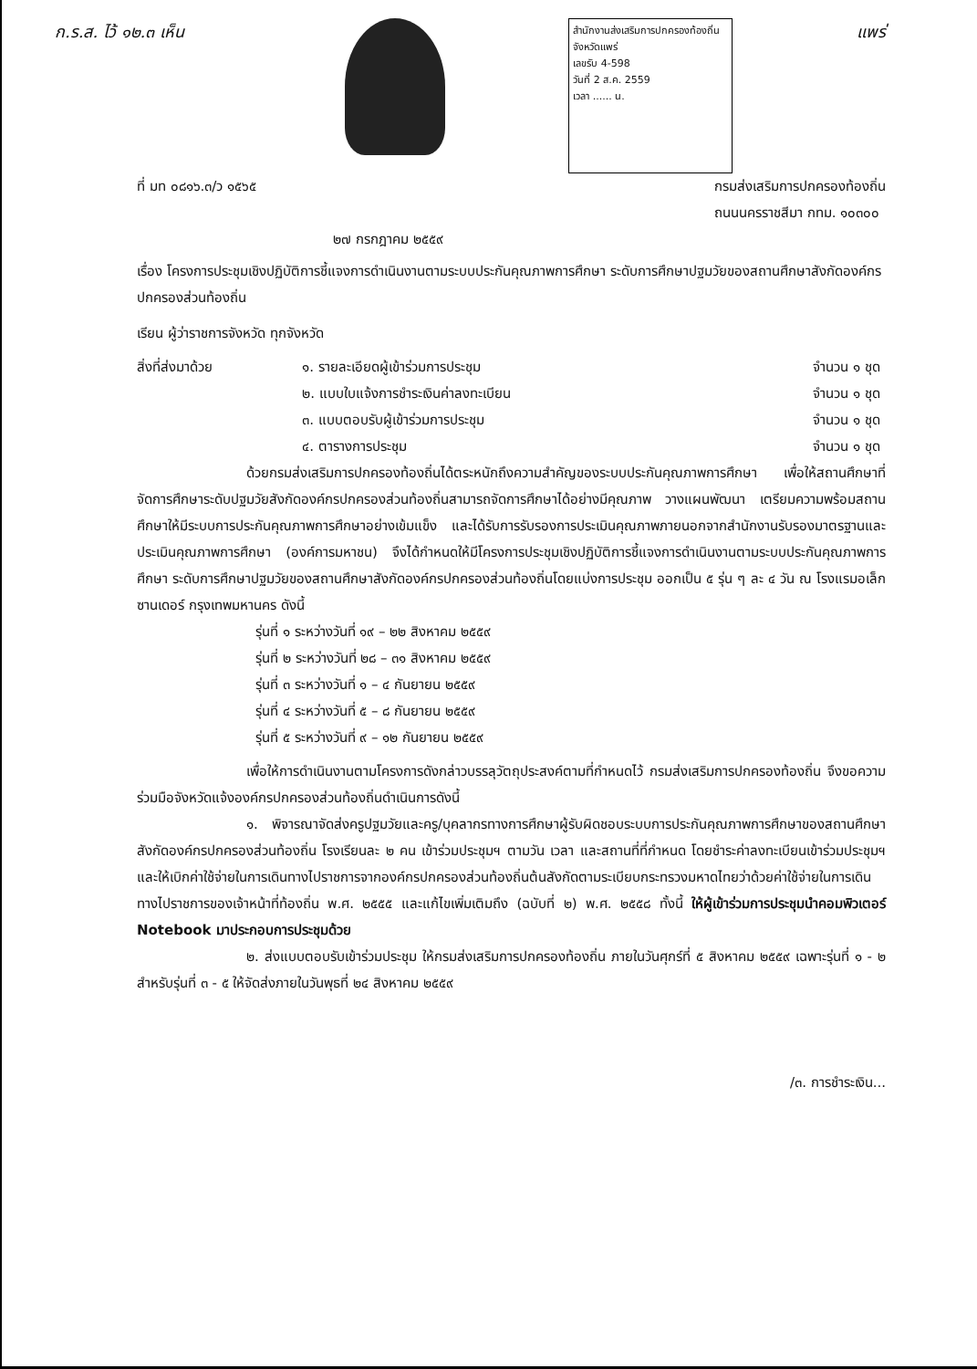ก.ร.ส. ไว้ ๑๒.๓ เห็น
สำนักงานส่งเสริมการปกครองท้องถิ่นจังหวัดแพร่
เลขรับ 4-598
วันที่ 2 ส.ค. 2559
เวลา ...... น.
แพร่
ที่ มท ๐๘๑๖.๓/ว ๑๕๖๕ กรมส่งเสริมการปกครองท้องถิ่น
ถนนนครราชสีมา กทม. ๑๐๓๐๐
๒๗ กรกฎาคม ๒๕๕๙
เรื่อง โครงการประชุมเชิงปฏิบัติการชี้แจงการดำเนินงานตามระบบประกันคุณภาพการศึกษา ระดับการศึกษาปฐมวัยของสถานศึกษาสังกัดองค์กรปกครองส่วนท้องถิ่น
เรียน ผู้ว่าราชการจังหวัด ทุกจังหวัด
| สิ่งที่ส่งมาด้วย | ๑. รายละเอียดผู้เข้าร่วมการประชุม | จำนวน ๑ ชุด |
| | ๒. แบบใบแจ้งการชำระเงินค่าลงทะเบียน | จำนวน ๑ ชุด |
| | ๓. แบบตอบรับผู้เข้าร่วมการประชุม | จำนวน ๑ ชุด |
| | ๔. ตารางการประชุม | จำนวน ๑ ชุด |
ด้วยกรมส่งเสริมการปกครองท้องถิ่นได้ตระหนักถึงความสำคัญของระบบประกันคุณภาพการศึกษา เพื่อให้สถานศึกษาที่จัดการศึกษาระดับปฐมวัยสังกัดองค์กรปกครองส่วนท้องถิ่นสามารถจัดการศึกษาได้อย่างมีคุณภาพ วางแผนพัฒนา เตรียมความพร้อมสถานศึกษาให้มีระบบการประกันคุณภาพการศึกษาอย่างเข้มแข็ง และได้รับการรับรองการประเมินคุณภาพภายนอกจากสำนักงานรับรองมาตรฐานและประเมินคุณภาพการศึกษา (องค์การมหาชน) จึงได้กำหนดให้มีโครงการประชุมเชิงปฏิบัติการชี้แจงการดำเนินงานตามระบบประกันคุณภาพการศึกษา ระดับการศึกษาปฐมวัยของสถานศึกษาสังกัดองค์กรปกครองส่วนท้องถิ่นโดยแบ่งการประชุม ออกเป็น ๕ รุ่น ๆ ละ ๔ วัน ณ โรงแรมอเล็กซานเดอร์ กรุงเทพมหานคร ดังนี้
รุ่นที่ ๑ ระหว่างวันที่ ๑๙ – ๒๒ สิงหาคม ๒๕๕๙
รุ่นที่ ๒ ระหว่างวันที่ ๒๘ – ๓๑ สิงหาคม ๒๕๕๙
รุ่นที่ ๓ ระหว่างวันที่ ๑ – ๔ กันยายน ๒๕๕๙
รุ่นที่ ๔ ระหว่างวันที่ ๕ – ๘ กันยายน ๒๕๕๙
รุ่นที่ ๕ ระหว่างวันที่ ๙ – ๑๒ กันยายน ๒๕๕๙
เพื่อให้การดำเนินงานตามโครงการดังกล่าวบรรลุวัตถุประสงค์ตามที่กำหนดไว้ กรมส่งเสริมการปกครองท้องถิ่น จึงขอความร่วมมือจังหวัดแจ้งองค์กรปกครองส่วนท้องถิ่นดำเนินการดังนี้
๑. พิจารณาจัดส่งครูปฐมวัยและครู/บุคลากรทางการศึกษาผู้รับผิดชอบระบบการประกันคุณภาพการศึกษาของสถานศึกษาสังกัดองค์กรปกครองส่วนท้องถิ่น โรงเรียนละ ๒ คน เข้าร่วมประชุมฯ ตามวัน เวลา และสถานที่ที่กำหนด โดยชำระค่าลงทะเบียนเข้าร่วมประชุมฯ และให้เบิกค่าใช้จ่ายในการเดินทางไปราชการจากองค์กรปกครองส่วนท้องถิ่นต้นสังกัดตามระเบียบกระทรวงมหาดไทยว่าด้วยค่าใช้จ่ายในการเดินทางไปราชการของเจ้าหน้าที่ท้องถิ่น พ.ศ. ๒๕๕๕ และแก้ไขเพิ่มเติมถึง (ฉบับที่ ๒) พ.ศ. ๒๕๕๘ ทั้งนี้ ให้ผู้เข้าร่วมการประชุมนำคอมพิวเตอร์ Notebook มาประกอบการประชุมด้วย
๒. ส่งแบบตอบรับเข้าร่วมประชุม ให้กรมส่งเสริมการปกครองท้องถิ่น ภายในวันศุกร์ที่ ๕ สิงหาคม ๒๕๕๙ เฉพาะรุ่นที่ ๑ - ๒ สำหรับรุ่นที่ ๓ - ๕ ให้จัดส่งภายในวันพุธที่ ๒๔ สิงหาคม ๒๕๕๙
/๓. การชำระเงิน...